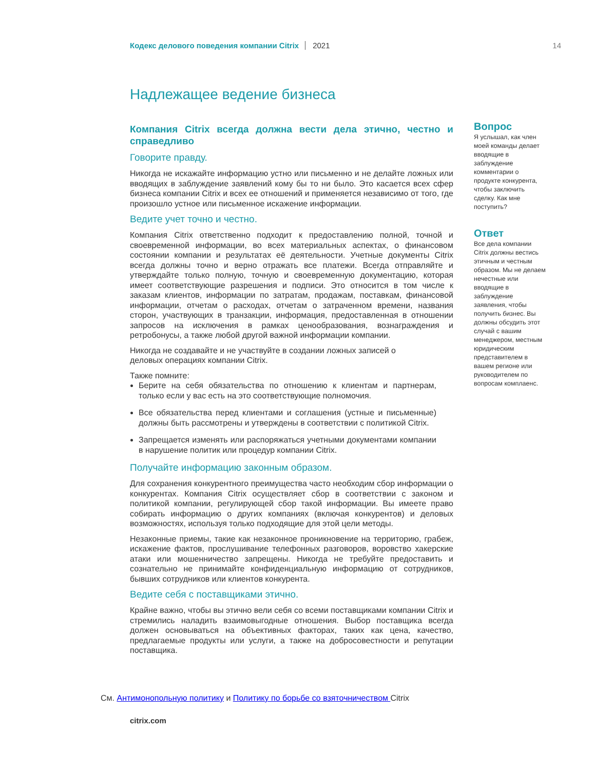Кодекс делового поведения компании Citrix 2021 14
Надлежащее ведение бизнеса
Компания Citrix всегда должна вести дела этично, честно и справедливо
Говорите правду.
Никогда не искажайте информацию устно или письменно и не делайте ложных или вводящих в заблуждение заявлений кому бы то ни было. Это касается всех сфер бизнеса компании Citrix и всех ее отношений и применяется независимо от того, где произошло устное или письменное искажение информации.
Ведите учет точно и честно.
Компания Citrix ответственно подходит к предоставлению полной, точной и своевременной информации, во всех материальных аспектах, о финансовом состоянии компании и результатах её деятельности. Учетные документы Citrix всегда должны точно и верно отражать все платежи. Всегда отправляйте и утверждайте только полную, точную и своевременную документацию, которая имеет соответствующие разрешения и подписи. Это относится в том числе к заказам клиентов, информации по затратам, продажам, поставкам, финансовой информации, отчетам о расходах, отчетам о затраченном времени, названия сторон, участвующих в транзакции, информация, предоставленная в отношении запросов на исключения в рамках ценообразования, вознаграждения и ретробонусы, а также любой другой важной информации компании.
Никогда не создавайте и не участвуйте в создании ложных записей о деловых операциях компании Citrix.
Также помните:
Берите на себя обязательства по отношению к клиентам и партнерам, только если у вас есть на это соответствующие полномочия.
Все обязательства перед клиентами и соглашения (устные и письменные) должны быть рассмотрены и утверждены в соответствии с политикой Citrix.
Запрещается изменять или распоряжаться учетными документами компании в нарушение политик или процедур компании Citrix.
Получайте информацию законным образом.
Для сохранения конкурентного преимущества часто необходим сбор информации о конкурентах. Компания Citrix осуществляет сбор в соответствии с законом и политикой компании, регулирующей сбор такой информации. Вы имеете право собирать информацию о других компаниях (включая конкурентов) и деловых возможностях, используя только подходящие для этой цели методы.
Незаконные приемы, такие как незаконное проникновение на территорию, грабеж, искажение фактов, прослушивание телефонных разговоров, воровство хакерские атаки или мошенничество запрещены. Никогда не требуйте предоставить и сознательно не принимайте конфиденциальную информацию от сотрудников, бывших сотрудников или клиентов конкурента.
Ведите себя с поставщиками этично.
Крайне важно, чтобы вы этично вели себя со всеми поставщиками компании Citrix и стремились наладить взаимовыгодные отношения. Выбор поставщика всегда должен основываться на объективных факторах, таких как цена, качество, предлагаемые продукты или услуги, а также на добросовестности и репутации поставщика.
Вопрос
Я услышал, как член моей команды делает вводящие в заблуждение комментарии о продукте конкурента, чтобы заключить сделку. Как мне поступить?
Ответ
Все дела компании Citrix должны вестись этичным и честным образом. Мы не делаем нечестные или вводящие в заблуждение заявления, чтобы получить бизнес. Вы должны обсудить этот случай с вашим менеджером, местным юридическим представителем в вашем регионе или руководителем по вопросам комплаенс.
См. Антимонопольную политику и Политику по борьбе со взяточничеством Citrix
citrix.com